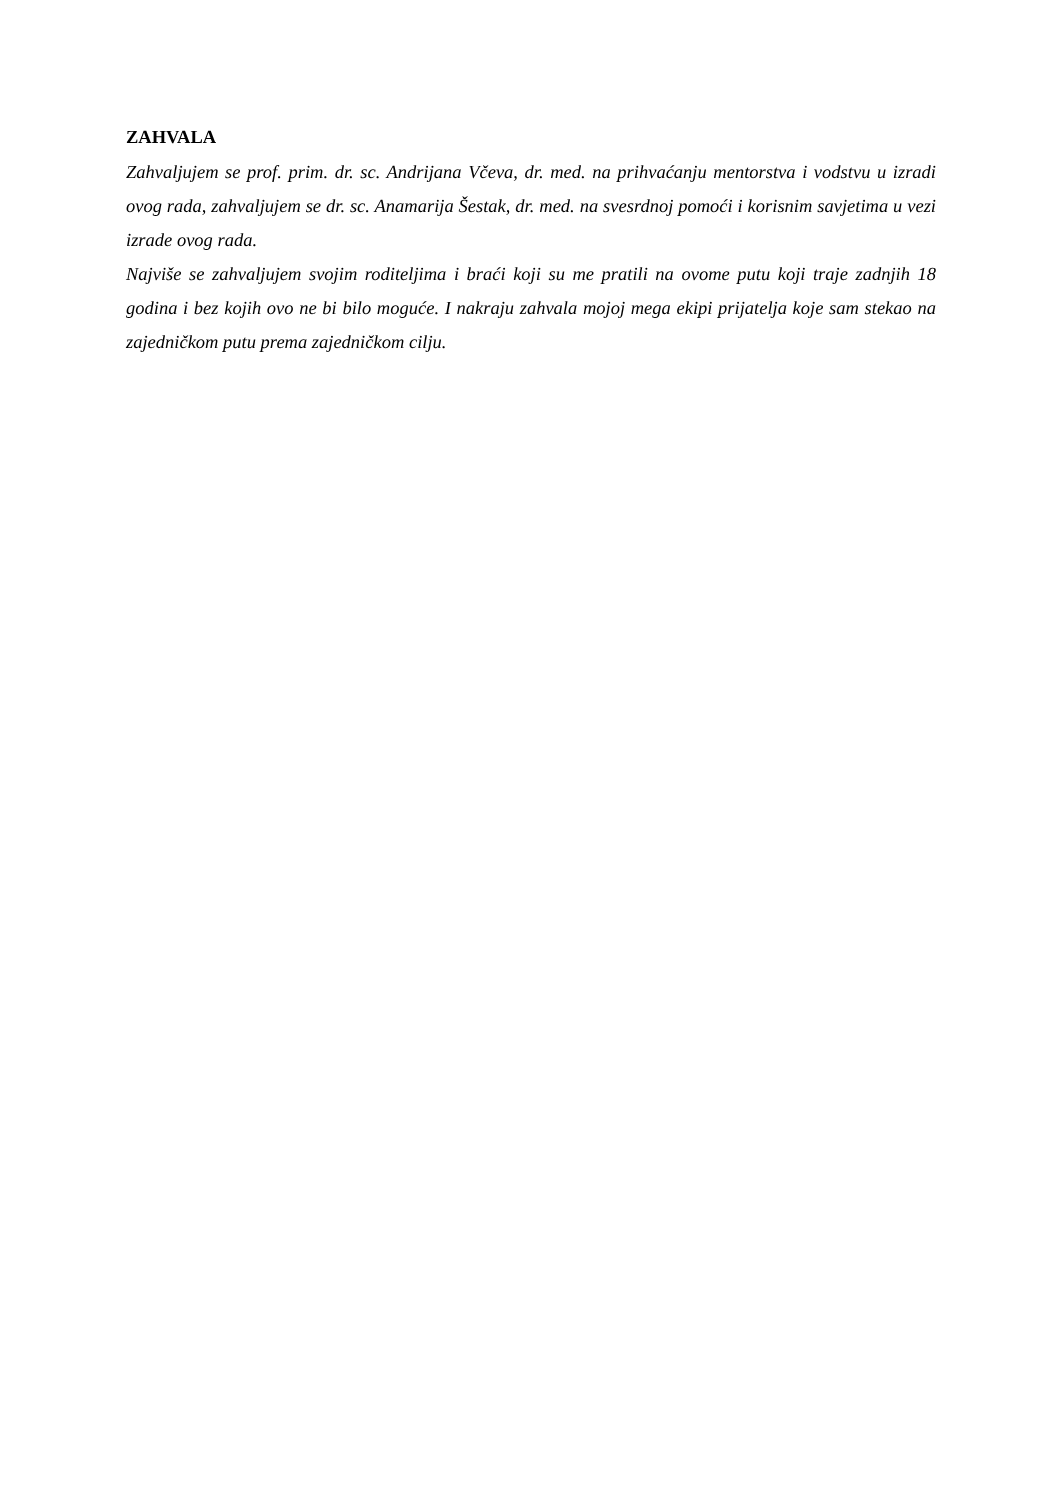ZAHVALA
Zahvaljujem se prof. prim. dr. sc. Andrijana Včeva, dr. med. na prihvaćanju mentorstva i vodstvu u izradi ovog rada, zahvaljujem se dr. sc. Anamarija Šestak, dr. med. na svesrdnoj pomoći i korisnim savjetima u vezi izrade ovog rada.
Najviše se zahvaljujem svojim roditeljima i braći koji su me pratili na ovome putu koji traje zadnjih 18 godina i bez kojih ovo ne bi bilo moguće. I nakraju zahvala mojoj mega ekipi prijatelja koje sam stekao na zajedničkom putu prema zajedničkom cilju.